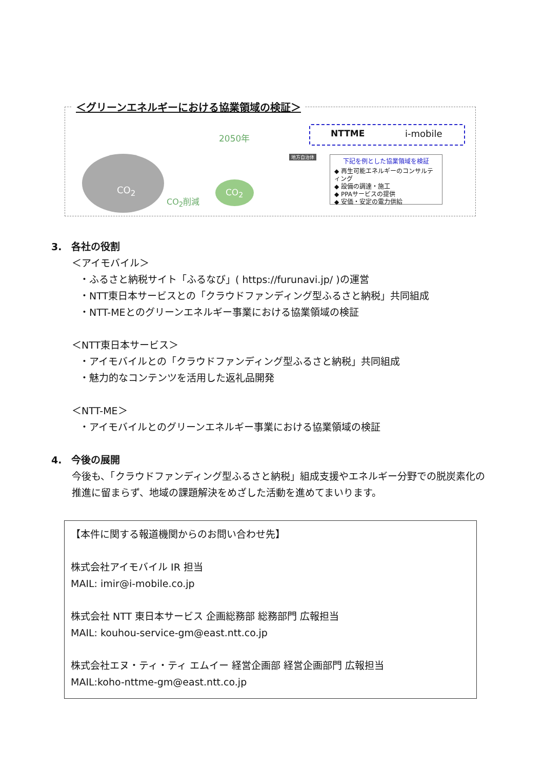＜グリーンエネルギーにおける協業領域の検証＞
CO<sub>2</sub>
CO<sub>2</sub>削減
2050年
CO<sub>2</sub>
地方自治体
NTTME i-mobile
下記を例とした協業領域を検証
◆ 再生可能エネルギーのコンサルティング
◆ 設備の調達・施工
◆ PPAサービスの提供
◆ 安価・安定の電力供給
3.　各社の役割
＜アイモバイル＞
・ふるさと納税サイト「ふるなび」( https://furunavi.jp/ )の運営
・NTT東日本サービスとの「クラウドファンディング型ふるさと納税」共同組成
・NTT-MEとのグリーンエネルギー事業における協業領域の検証
＜NTT東日本サービス＞
・アイモバイルとの「クラウドファンディング型ふるさと納税」共同組成
・魅力的なコンテンツを活用した返礼品開発
＜NTT-ME＞
・アイモバイルとのグリーンエネルギー事業における協業領域の検証
4.　今後の展開
今後も、「クラウドファンディング型ふるさと納税」組成支援やエネルギー分野での脱炭素化の推進に留まらず、地域の課題解決をめざした活動を進めてまいります。
【本件に関する報道機関からのお問い合わせ先】
株式会社アイモバイル IR 担当
MAIL: imir@i-mobile.co.jp
株式会社 NTT 東日本サービス 企画総務部 総務部門 広報担当
MAIL: kouhou-service-gm@east.ntt.co.jp
株式会社エヌ・ティ・ティ エムイー 経営企画部 経営企画部門 広報担当
MAIL:koho-nttme-gm@east.ntt.co.jp